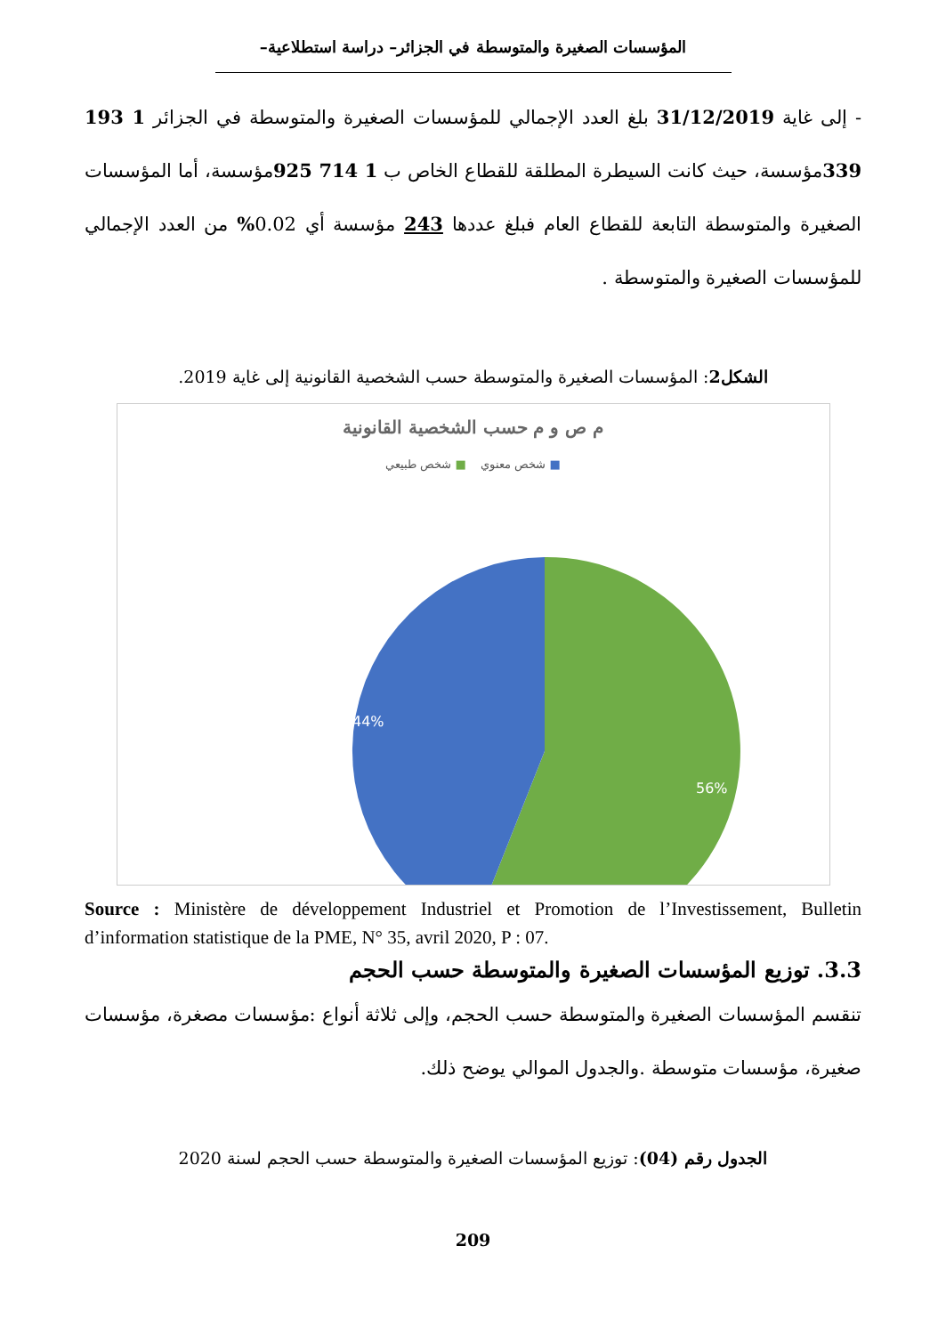المؤسسات الصغيرة والمتوسطة في الجزائر– دراسة استطلاعية–
- إلى غاية 31/12/2019 بلغ العدد الإجمالي للمؤسسات الصغيرة والمتوسطة في الجزائر 1 193 339مؤسسة، حيث كانت السيطرة المطلقة للقطاع الخاص ب 1 714 925مؤسسة، أما المؤسسات الصغيرة والمتوسطة التابعة للقطاع العام فبلغ عددها 243 مؤسسة أي 0.02% من العدد الإجمالي للمؤسسات الصغيرة والمتوسطة .
الشكل2: المؤسسات الصغيرة والمتوسطة حسب الشخصية القانونية إلى غاية 2019.
م ص و م حسب الشخصية القانونية
■ شخص معنوي ■ شخص طبيعي
44%
56%
Source : Ministère de développement Industriel et Promotion de l’Investissement, Bulletin d’information statistique de la PME, N° 35, avril 2020, P : 07.
3.3. توزيع المؤسسات الصغيرة والمتوسطة حسب الحجم
تنقسم المؤسسات الصغيرة والمتوسطة حسب الحجم، وإلى ثلاثة أنواع :مؤسسات مصغرة، مؤسسات صغيرة، مؤسسات متوسطة .والجدول الموالي يوضح ذلك.
الجدول رقم (04): توزيع المؤسسات الصغيرة والمتوسطة حسب الحجم لسنة 2020
209